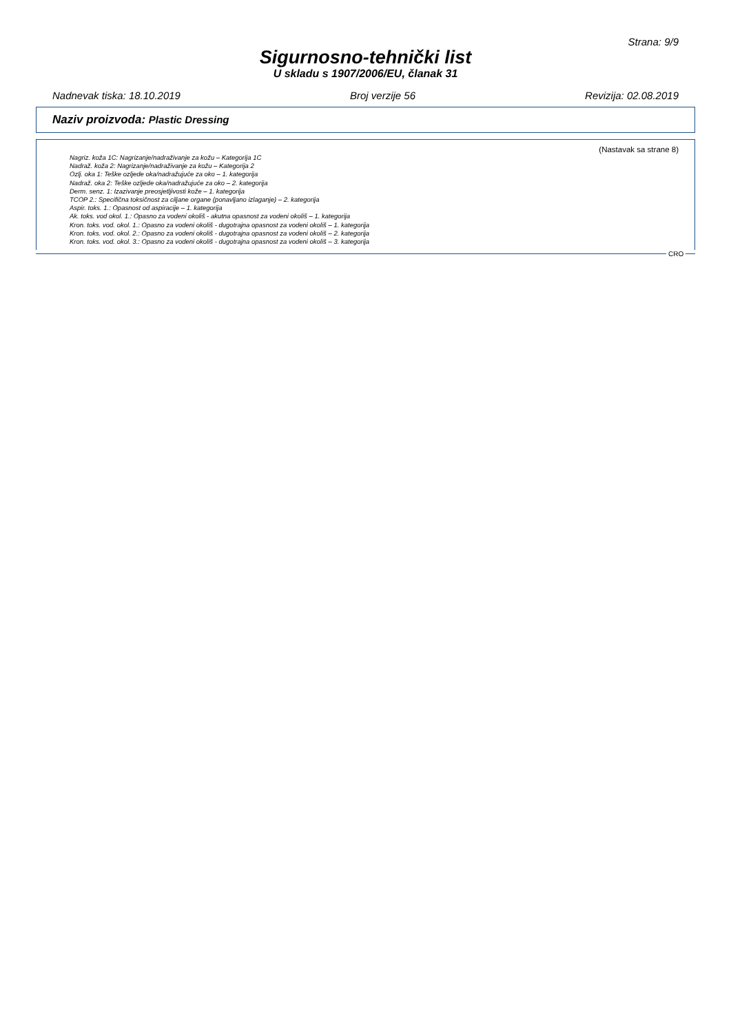Strana: 9/9
Sigurnosno-tehnički list
U skladu s 1907/2006/EU, članak 31
Nadnevak tiska: 18.10.2019 Broj verzije 56 Revizija: 02.08.2019
Naziv proizvoda: Plastic Dressing
(Nastavak sa strane 8)
Nagriz. koža 1C: Nagrizanje/nadraživanje za kožu – Kategorija 1C
Nadraž. koža 2: Nagrizanje/nadraživanje za kožu – Kategorija 2
Ozlj. oka 1: Teške ozljede oka/nadražujuće za oko – 1. kategorija
Nadraž. oka 2: Teške ozljede oka/nadražujuće za oko – 2. kategorija
Derm. senz. 1: Izazivanje preosjetljivosti kože – 1. kategorija
TCOP 2.: Specifična toksičnost za ciljane organe (ponavljano izlaganje) – 2. kategorija
Aspir. toks. 1.: Opasnost od aspiracije – 1. kategorija
Ak. toks. vod okol. 1.: Opasno za vodeni okoliš - akutna opasnost za vodeni okoliš – 1. kategorija
Kron. toks. vod. okol. 1.: Opasno za vodeni okoliš - dugotrajna opasnost za vodeni okoliš – 1. kategorija
Kron. toks. vod. okol. 2.: Opasno za vodeni okoliš - dugotrajna opasnost za vodeni okoliš – 2. kategorija
Kron. toks. vod. okol. 3.: Opasno za vodeni okoliš - dugotrajna opasnost za vodeni okoliš – 3. kategorija
CRO